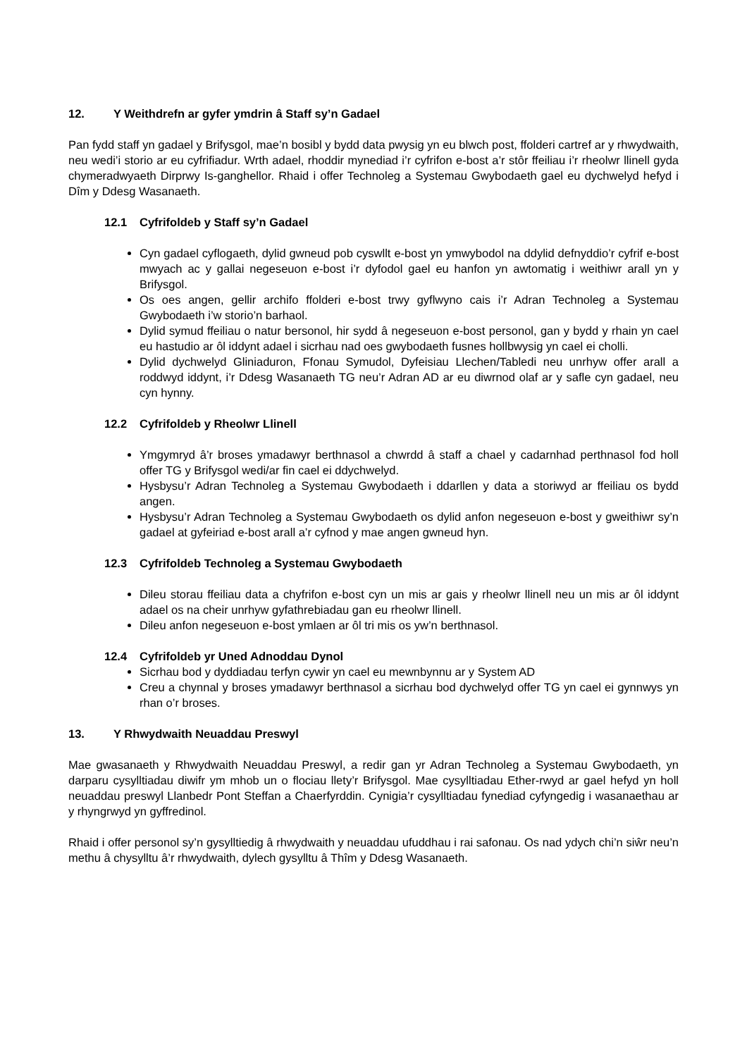12. Y Weithdrefn ar gyfer ymdrin â Staff sy’n Gadael
Pan fydd staff yn gadael y Brifysgol, mae’n bosibl y bydd data pwysig yn eu blwch post, ffolderi cartref ar y rhwydwaith, neu wedi’i storio ar eu cyfrifiadur. Wrth adael, rhoddir mynediad i’r cyfrifon e-bost a’r stôr ffeiliau i’r rheolwr llinell gyda chymeradwyaeth Dirprwy Is-ganghellor. Rhaid i offer Technoleg a Systemau Gwybodaeth gael eu dychwelyd hefyd i Dîm y Ddesg Wasanaeth.
12.1 Cyfrifoldeb y Staff sy’n Gadael
Cyn gadael cyflogaeth, dylid gwneud pob cyswllt e-bost yn ymwybodol na ddylid defnyddio’r cyfrif e-bost mwyach ac y gallai negeseuon e-bost i’r dyfodol gael eu hanfon yn awtomatig i weithiwr arall yn y Brifysgol.
Os oes angen, gellir archifo ffolderi e-bost trwy gyflwyno cais i’r Adran Technoleg a Systemau Gwybodaeth i’w storio’n barhaol.
Dylid symud ffeiliau o natur bersonol, hir sydd â negeseuon e-bost personol, gan y bydd y rhain yn cael eu hastudio ar ôl iddynt adael i sicrhau nad oes gwybodaeth fusnes hollbwysig yn cael ei cholli.
Dylid dychwelyd Gliniaduron, Ffonau Symudol, Dyfeisiau Llechen/Tabledi neu unrhyw offer arall a roddwyd iddynt, i’r Ddesg Wasanaeth TG neu’r Adran AD ar eu diwrnod olaf ar y safle cyn gadael, neu cyn hynny.
12.2 Cyfrifoldeb y Rheolwr Llinell
Ymgymryd â’r broses ymadawyr berthnasol a chwrdd â staff a chael y cadarnhad perthnasol fod holl offer TG y Brifysgol wedi/ar fin cael ei ddychwelyd.
Hysbysu’r Adran Technoleg a Systemau Gwybodaeth i ddarllen y data a storiwyd ar ffeiliau os bydd angen.
Hysbysu’r Adran Technoleg a Systemau Gwybodaeth os dylid anfon negeseuon e-bost y gweithiwr sy’n gadael at gyfeiriad e-bost arall a’r cyfnod y mae angen gwneud hyn.
12.3 Cyfrifoldeb Technoleg a Systemau Gwybodaeth
Dileu storau ffeiliau data a chyfrifon e-bost cyn un mis ar gais y rheolwr llinell neu un mis ar ôl iddynt adael os na cheir unrhyw gyfathrebiadau gan eu rheolwr llinell.
Dileu anfon negeseuon e-bost ymlaen ar ôl tri mis os yw’n berthnasol.
12.4 Cyfrifoldeb yr Uned Adnoddau Dynol
Sicrhau bod y dyddiadau terfyn cywir yn cael eu mewnbynnu ar y System AD
Creu a chynnal y broses ymadawyr berthnasol a sicrhau bod dychwelyd offer TG yn cael ei gynnwys yn rhan o’r broses.
13. Y Rhwydwaith Neuaddau Preswyl
Mae gwasanaeth y Rhwydwaith Neuaddau Preswyl, a redir gan yr Adran Technoleg a Systemau Gwybodaeth, yn darparu cysylltiadau diwifr ym mhob un o flociau llety’r Brifysgol. Mae cysylltiadau Ether-rwyd ar gael hefyd yn holl neuaddau preswyl Llanbedr Pont Steffan a Chaerfyrddin. Cynigia’r cysylltiadau fynediad cyfyngedig i wasanaethau ar y rhyngrwyd yn gyffredinol.
Rhaid i offer personol sy’n gysylltiedig â rhwydwaith y neuaddau ufuddhau i rai safonau. Os nad ydych chi’n siŵr neu’n methu â chysylltu â’r rhwydwaith, dylech gysylltu â Thîm y Ddesg Wasanaeth.